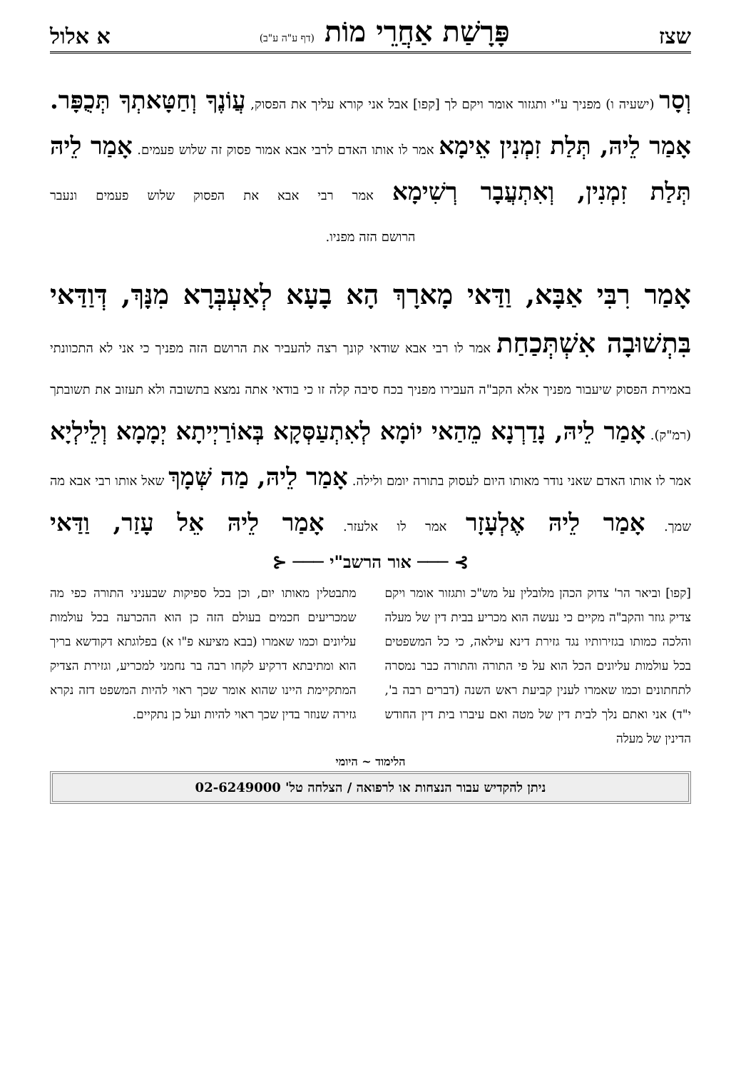שצז פָּרָשַׁת אַחֲרֵי מוֹת (דף ע"ה ע"ב) א אלול
וְסָר (ישעיה ו) מפניך ע"י ותגזור אומר ויקם לך [קפו] אבל אני קורא עליך את הפסוק, עֲוֹנֶךָ וְחַטָּאתְךָ תְּכֻפָּר. אָמַר לֵיהּ, תְּלַת זִמְנִין אֵימָא אמר לו אותו האדם לרבי אבא אמור פסוק זה שלוש פעמים. אָמַר לֵיהּ תְּלַת זִמְנִין, וְאִתְעֲבָר רְשִׁימָא אמר רבי אבא את הפסוק שלוש פעמים ונעבר
הרושם הזה מפניו.
אָמַר רִבִּי אַבָּא, וַדַּאי מָארָךְ הָא בָעָא לְאַעְבְּרָא מִנָּךְ, דְּוַדַּאי בִּתְשׁוּבָה אִשְׁתְּכַחַת אמר לו רבי אבא שודאי קונך רצה להעביר את הרושם הזה מפניך כי אני לא התכוונתי באמירת הפסוק שיעבור מפניך אלא הקב"ה העבירו מפניך בכח סיבה קלה זו כי בודאי אתה נמצא בתשובה ולא תעזוב את תשובתך (רמ"ק). אָמַר לֵיהּ, נָדַרְנָא מֵהַאי יוֹמָא לְאִתְעַסְּקָא בְּאוֹרַיְיתָא יְמָמָא וְלֵילְיָא אמר לו אותו האדם שאני נודר מאותו היום לעסוק בתורה יומם ולילה. אָמַר לֵיהּ, מַה שְּׁמָךְ שאל אותו רבי אבא מה שמך. אָמַר לֵיהּ אֶלְעָזָר אמר לו אלעזר. אָמַר לֵיהּ אֵל עָזַר, וַדַּאי
⊱ ─── אור הרשב"י ─── ⊰
[קפו] וביאר הר' צדוק הכהן מלובלין על מש"כ ותגזור אומר ויקם צדיק גוזר והקב"ה מקיים כי נעשה הוא מכריע בבית דין של מעלה והלכה כמותו בגזירותיו נגד גזירת דינא עילאה, כי כל המשפטים בכל עולמות עליונים הכל הוא על פי התורה והתורה כבר נמסרה לתחתונים וכמו שאמרו לענין קביעת ראש השנה (דברים רבה ב', י"ד) אני ואתם נלך לבית דין של מטה ואם עיברו בית דין החודש הדינין של מעלה
מתבטלין מאותו יום, וכן בכל ספיקות שבעניני התורה כפי מה שמכריעים חכמים בעולם הזה כן הוא ההכרעה בכל עולמות עליונים וכמו שאמרו (בבא מציעא פ"ו א) בפלוגתא דקודשא בריך הוא ומתיבתא דרקיע לקחו רבה בר נחמני למכריע, וגזירת הצדיק המתקיימת היינו שהוא אומר שכך ראוי להיות המשפט דזה נקרא גזירה שנוזר בדין שכך ראוי להיות ועל כן נתקיים.
הלימוד ~ היומי
ניתן להקדיש עבור הנצחות או לרפואה / הצלחה טל' 02-6249000